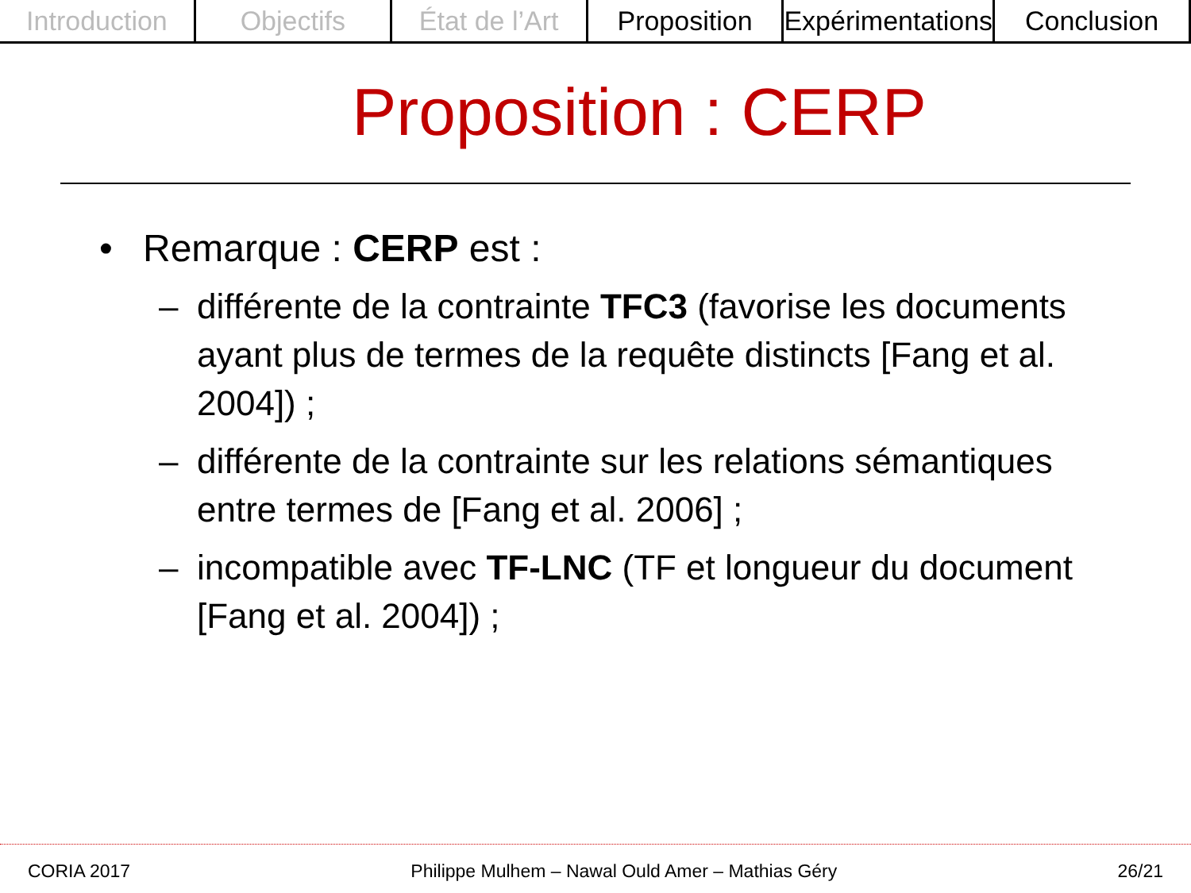Introduction Objectifs État de l’Art Proposition Expérimentations Conclusion
Proposition : CERP
• Remarque : CERP est :
– différente de la contrainte TFC3 (favorise les documents ayant plus de termes de la requête distincts [Fang et al. 2004]) ;
– différente de la contrainte sur les relations sémantiques entre termes de [Fang et al. 2006] ;
– incompatible avec TF-LNC (TF et longueur du document [Fang et al. 2004]) ;
CORIA 2017 Philippe Mulhem – Nawal Ould Amer – Mathias Géry 26/21